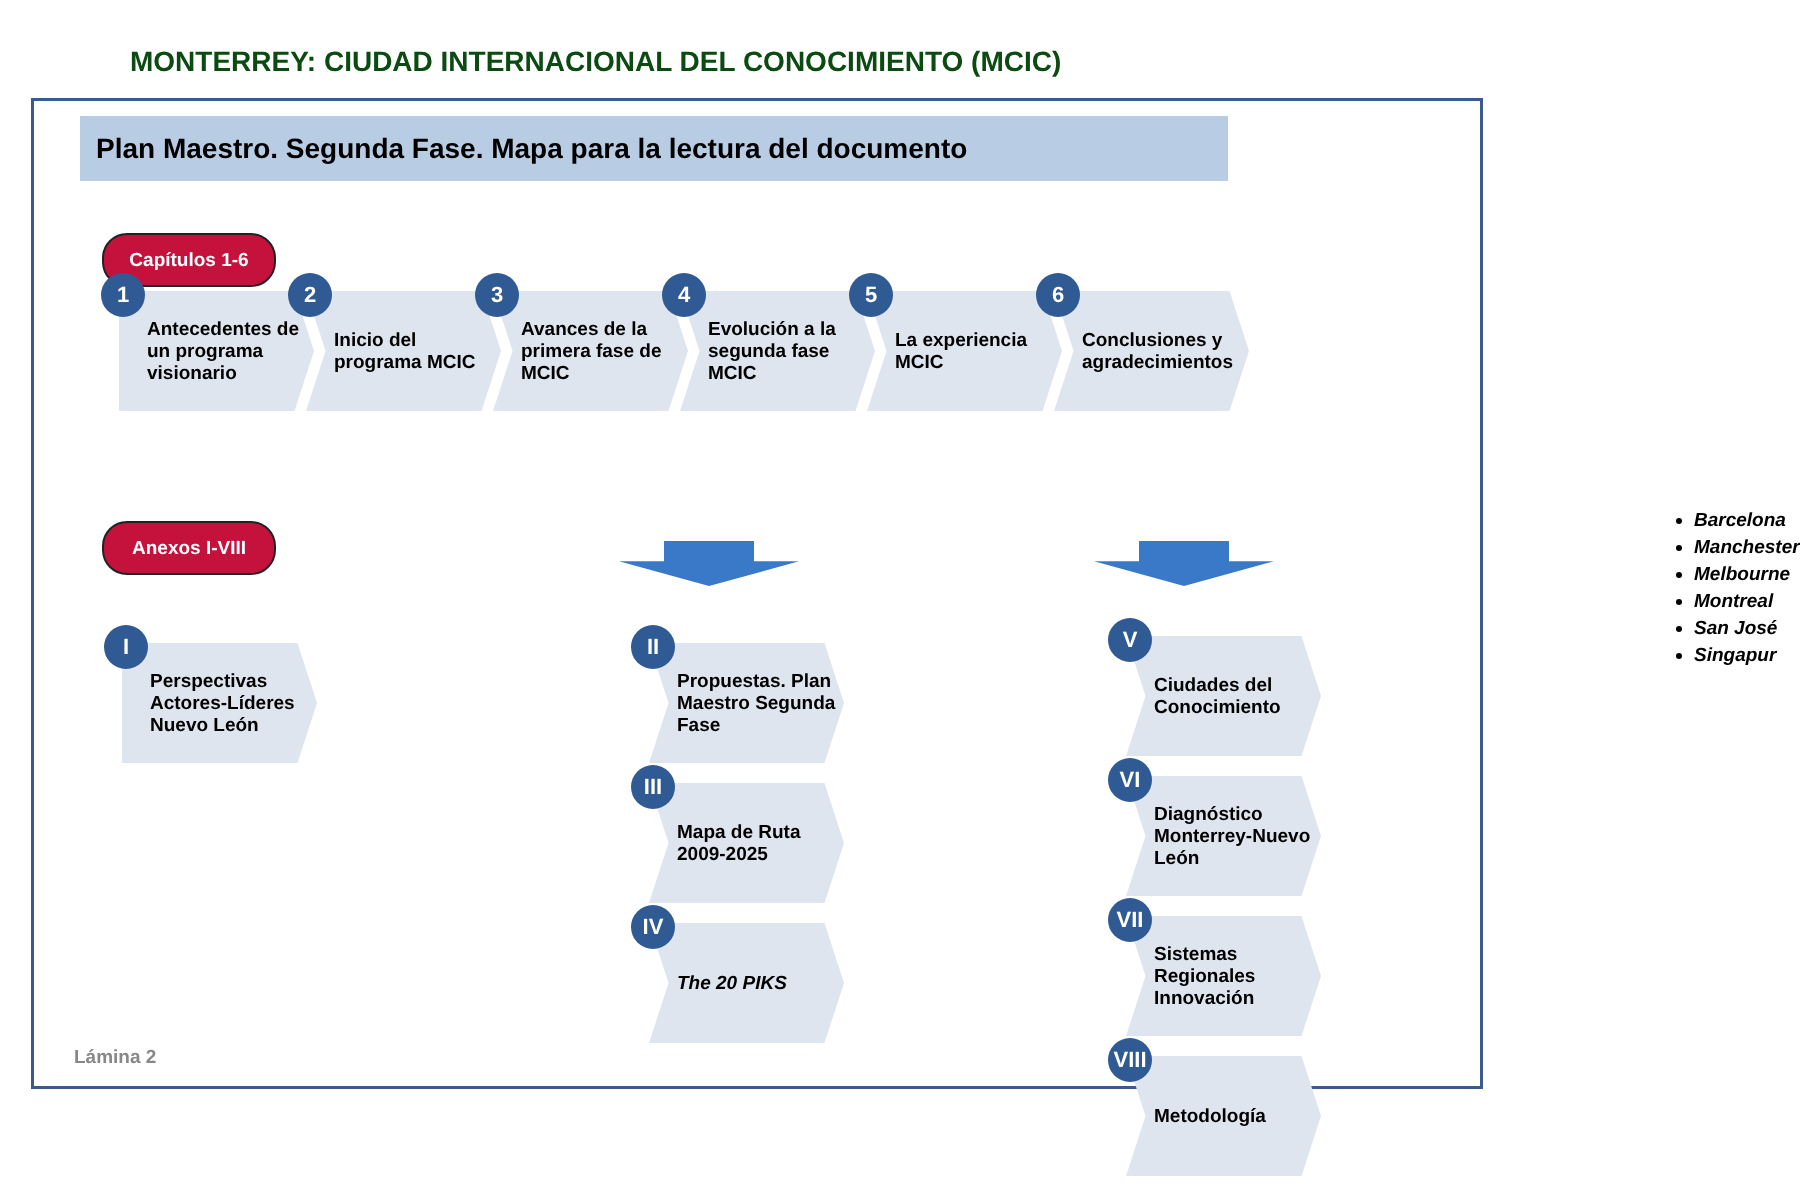MONTERREY: CIUDAD INTERNACIONAL DEL CONOCIMIENTO (MCIC)
Plan Maestro. Segunda Fase. Mapa para la lectura del documento
Capítulos 1-6
1
Antecedentes de un programa visionario
2
Inicio del programa MCIC
3
Avances de la primera fase de MCIC
4
Evolución a la segunda fase MCIC
5
La experiencia MCIC
6
Conclusiones y agradecimientos
Anexos I-VIII
I
Perspectivas Actores-Líderes Nuevo León
II
Propuestas. Plan Maestro Segunda Fase
III
Mapa de Ruta 2009-2025
IV
The 20 PIKS
V
Ciudades del Conocimiento
VI
Diagnóstico Monterrey-Nuevo León
VII
Sistemas Regionales Innovación
VIII
Metodología
Barcelona
Manchester
Melbourne
Montreal
San José
Singapur
Lámina 2